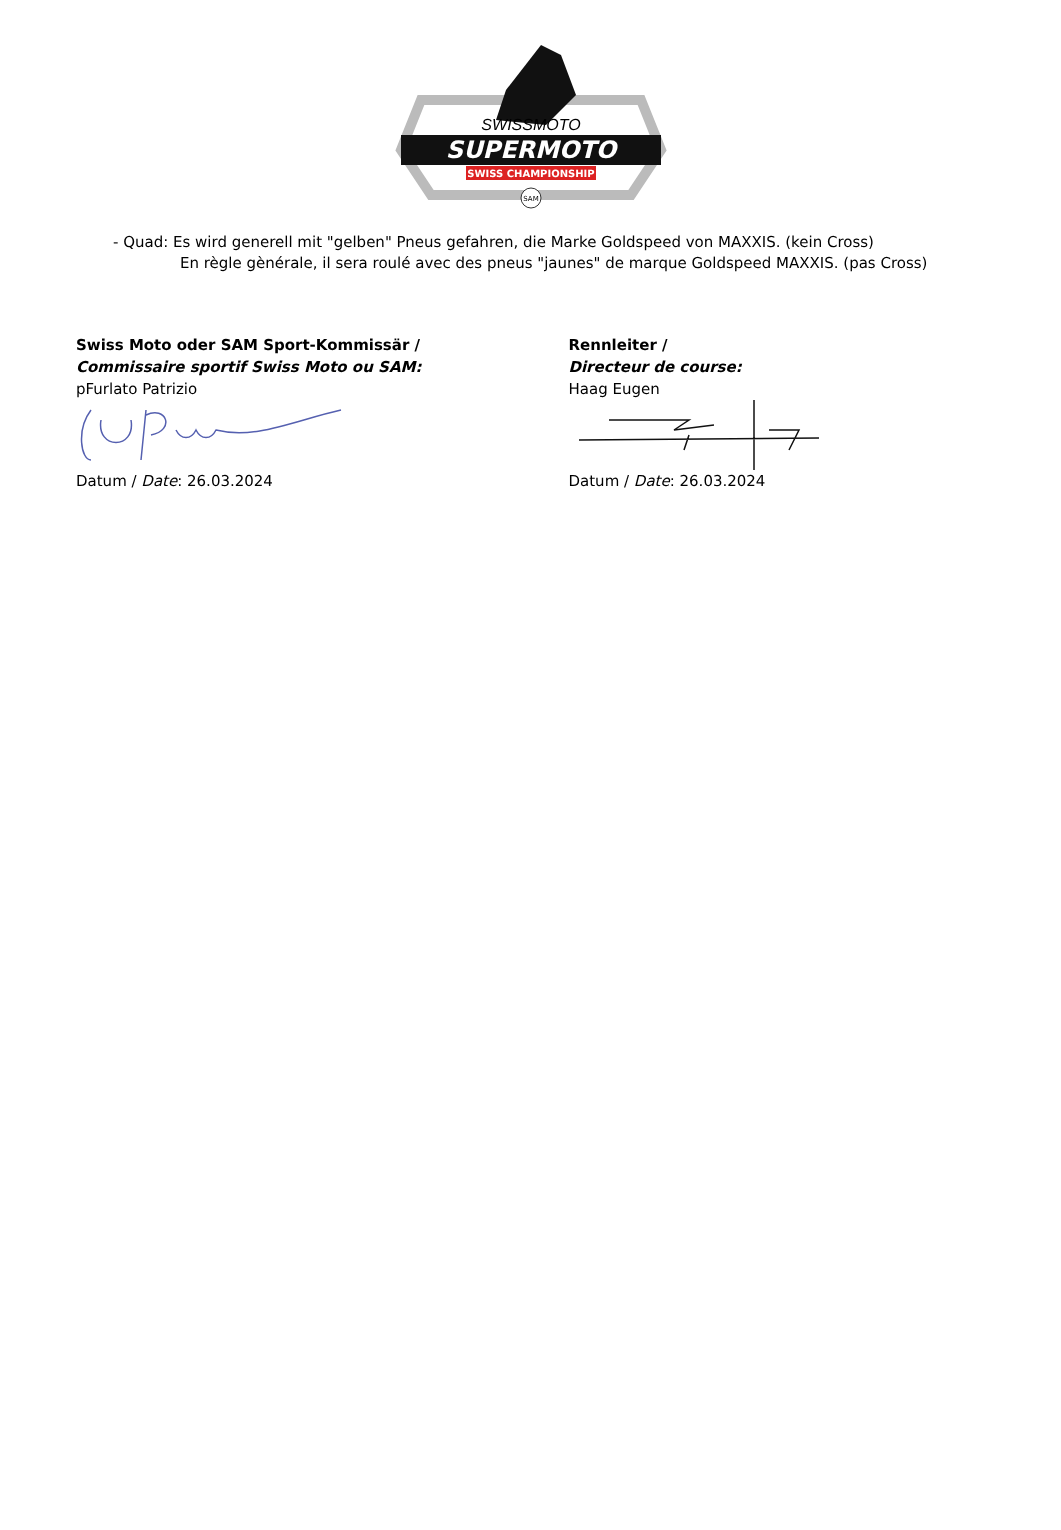SWISSMOTO
SUPERMOTO
SWISS CHAMPIONSHIP
SAM
- Quad: Es wird generell mit "gelben" Pneus gefahren, die Marke Goldspeed von MAXXIS. (kein Cross)
En règle gènérale, il sera roulé avec des pneus "jaunes" de marque Goldspeed MAXXIS. (pas Cross)
Swiss Moto oder SAM Sport-Kommissär /
Commissaire sportif Swiss Moto ou SAM:
pFurlato Patrizio
Datum / Date: 26.03.2024
Rennleiter /
Directeur de course:
Haag Eugen
Datum / Date: 26.03.2024